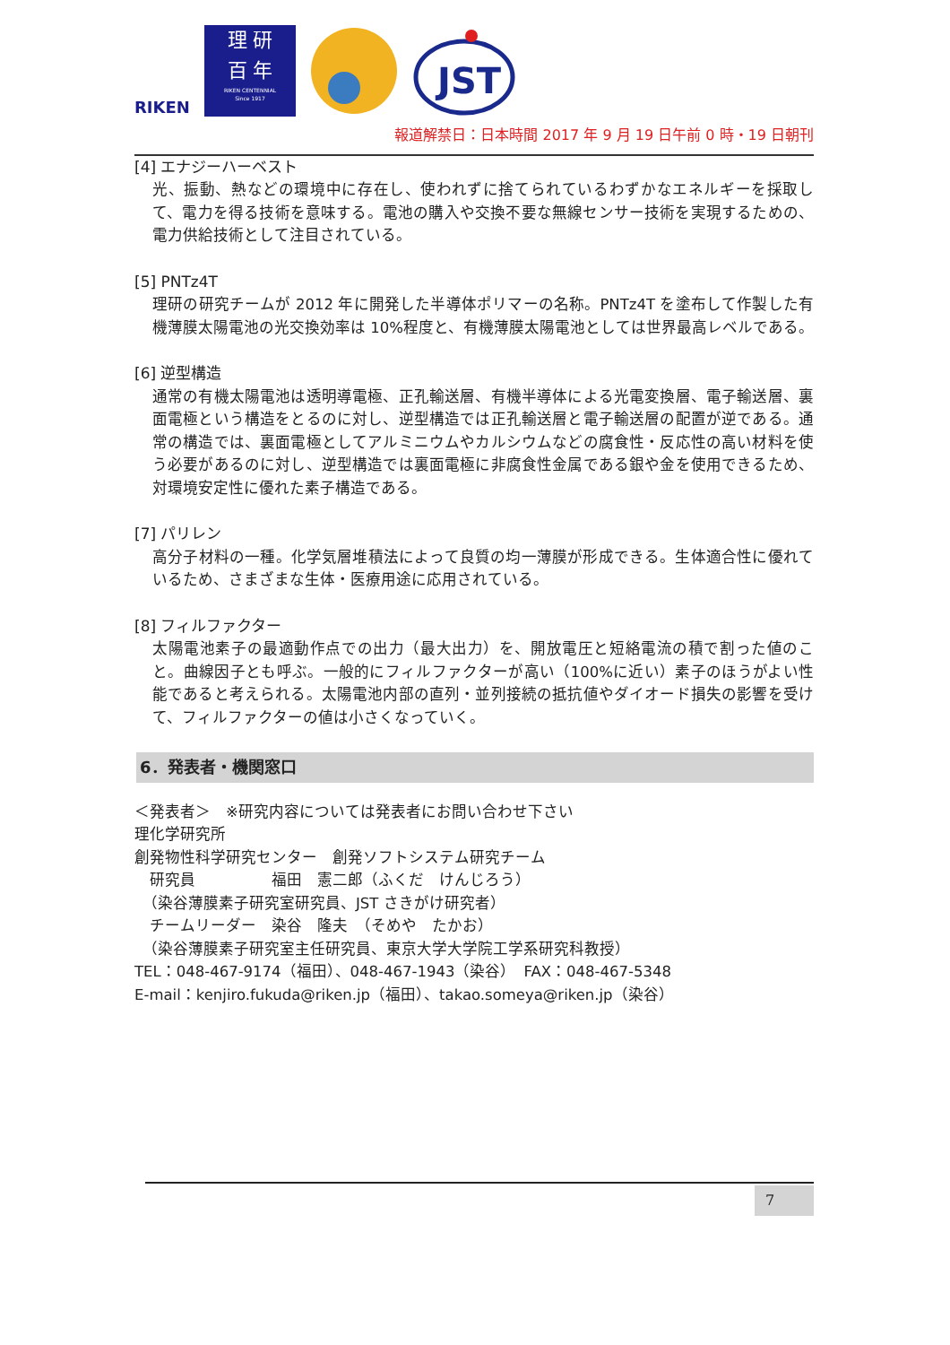RIKEN
理 研
百 年
RIKEN CENTENNIAL
Since 1917
JST
報道解禁日：日本時間 2017 年 9 月 19 日午前 0 時・19 日朝刊
[4] エナジーハーベスト
光、振動、熱などの環境中に存在し、使われずに捨てられているわずかなエネルギーを採取して、電力を得る技術を意味する。電池の購入や交換不要な無線センサー技術を実現するための、電力供給技術として注目されている。
[5] PNTz4T
理研の研究チームが 2012 年に開発した半導体ポリマーの名称。PNTz4T を塗布して作製した有機薄膜太陽電池の光交換効率は 10%程度と、有機薄膜太陽電池としては世界最高レベルである。
[6] 逆型構造
通常の有機太陽電池は透明導電極、正孔輸送層、有機半導体による光電変換層、電子輸送層、裏面電極という構造をとるのに対し、逆型構造では正孔輸送層と電子輸送層の配置が逆である。通常の構造では、裏面電極としてアルミニウムやカルシウムなどの腐食性・反応性の高い材料を使う必要があるのに対し、逆型構造では裏面電極に非腐食性金属である銀や金を使用できるため、対環境安定性に優れた素子構造である。
[7] パリレン
高分子材料の一種。化学気層堆積法によって良質の均一薄膜が形成できる。生体適合性に優れているため、さまざまな生体・医療用途に応用されている。
[8] フィルファクター
太陽電池素子の最適動作点での出力（最大出力）を、開放電圧と短絡電流の積で割った値のこと。曲線因子とも呼ぶ。一般的にフィルファクターが高い（100%に近い）素子のほうがよい性能であると考えられる。太陽電池内部の直列・並列接続の抵抗値やダイオード損失の影響を受けて、フィルファクターの値は小さくなっていく。
6．発表者・機関窓口
＜発表者＞　※研究内容については発表者にお問い合わせ下さい
理化学研究所
創発物性科学研究センター　創発ソフトシステム研究チーム
　研究員　　　　　福田　憲二郎（ふくだ　けんじろう）
　（染谷薄膜素子研究室研究員、JST さきがけ研究者）
　チームリーダー　染谷　隆夫　（そめや　たかお）
　（染谷薄膜素子研究室主任研究員、東京大学大学院工学系研究科教授）
TEL：048-467-9174（福田）、048-467-1943（染谷）　FAX：048-467-5348
E-mail：kenjiro.fukuda@riken.jp（福田）、takao.someya@riken.jp（染谷）
7